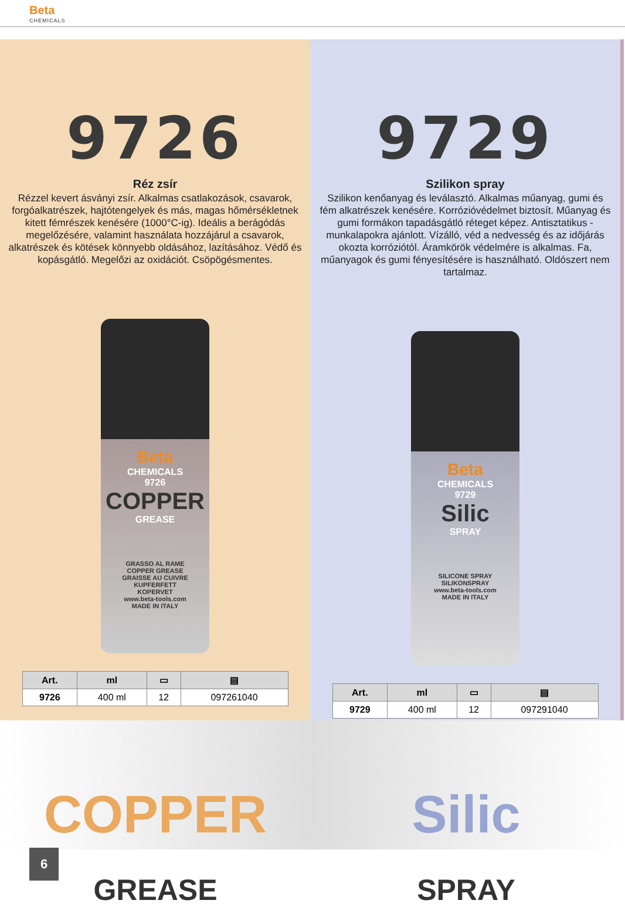Beta
CHEMICALS
9726
Réz zsír
Rézzel kevert ásványi zsír. Alkalmas csatlakozások, csavarok, forgóalkatrészek, hajtótengelyek és más, magas hőmérsékletnek kitett fémrészek kenésére (1000°C-ig). Ideális a berágódás megelőzésére, valamint használata hozzájárul a csavarok, alkatrészek és kötések könnyebb oldásához, lazításához. Védő és kopásgátló. Megelőzi az oxidációt. Csöpögésmentes.
Beta
CHEMICALS
9726
COPPER
GREASE
GRASSO AL RAME
COPPER GREASE
GRAISSE AU CUIVRE
KUPFERFETT
KOPERVET
www.beta-tools.com
MADE IN ITALY
| Art. | ml | ▭ | ▤ |
| --- | --- | --- | --- |
| 9726 | 400 ml | 12 | 097261040 |
9729
Szilikon spray
Szilikon kenőanyag és leválasztó. Alkalmas műanyag, gumi és fém alkatrészek kenésére. Korrózióvédelmet biztosít. Műanyag és gumi formákon tapadásgátló réteget képez. Antisztatikus - munkalapokra ajánlott. Vízálló, véd a nedvesség és az időjárás okozta korróziótól. Áramkörök védelmére is alkalmas. Fa, műanyagok és gumi fényesítésére is használható. Oldószert nem tartalmaz.
Beta
CHEMICALS
9729
Silic
SPRAY
SILICONE SPRAY
SILIKONSPRAY
www.beta-tools.com
MADE IN ITALY
| Art. | ml | ▭ | ▤ |
| --- | --- | --- | --- |
| 9729 | 400 ml | 12 | 097291040 |
COPPER
GREASE
Silic
SPRAY
6